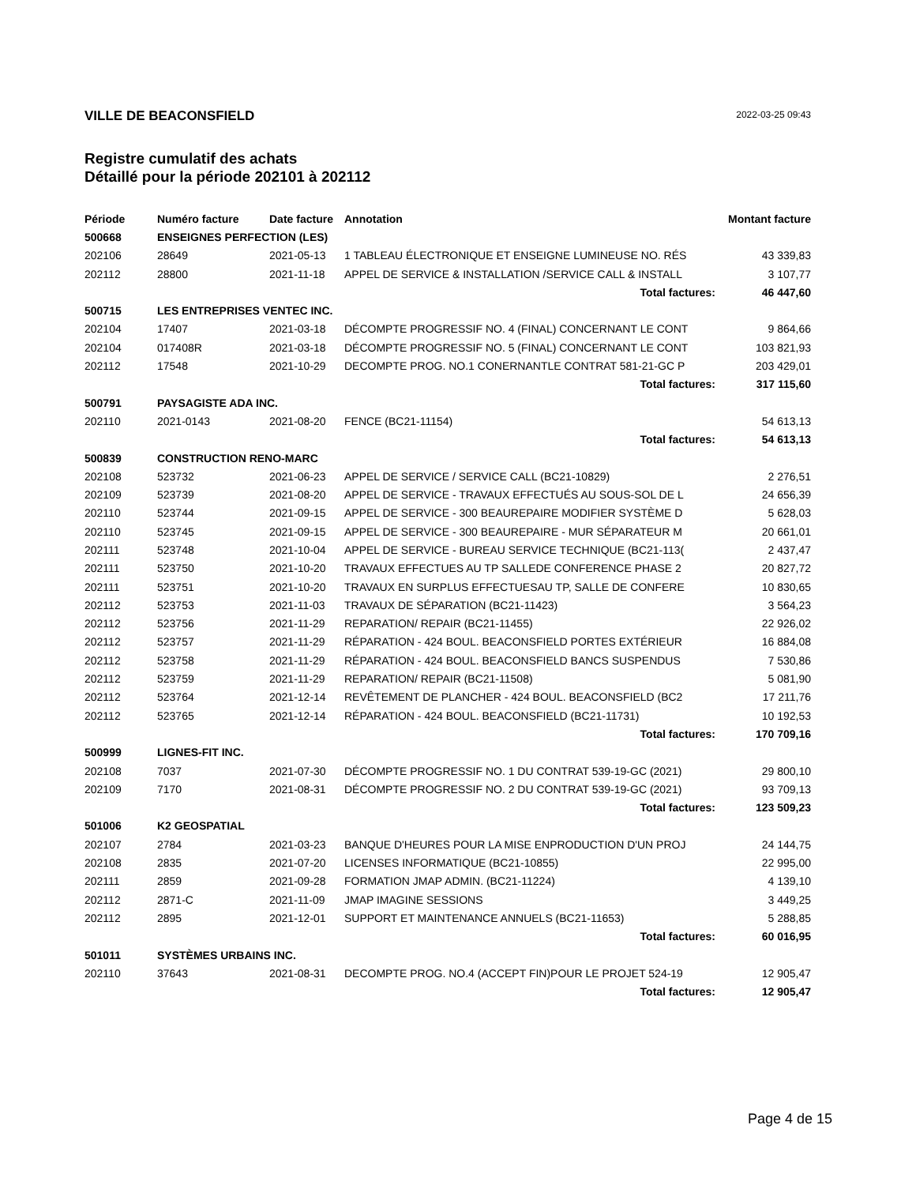VILLE DE BEACONSFIELD
2022-03-25 09:43
Registre cumulatif des achats
Détaillé pour la période 202101 à 202112
| Période | Numéro facture | Date facture | Annotation | Montant facture |
| --- | --- | --- | --- | --- |
| 500668 | ENSEIGNES PERFECTION (LES) | | | |
| 202106 | 28649 | 2021-05-13 | 1 TABLEAU ÉLECTRONIQUE ET ENSEIGNE LUMINEUSE NO. RÉS | 43 339,83 |
| 202112 | 28800 | 2021-11-18 | APPEL DE SERVICE & INSTALLATION /SERVICE CALL & INSTALL | 3 107,77 |
| | | | Total factures: | 46 447,60 |
| 500715 | LES ENTREPRISES VENTEC INC. | | | |
| 202104 | 17407 | 2021-03-18 | DÉCOMPTE PROGRESSIF NO. 4 (FINAL) CONCERNANT LE CONT | 9 864,66 |
| 202104 | 017408R | 2021-03-18 | DÉCOMPTE PROGRESSIF NO. 5 (FINAL) CONCERNANT LE CONT | 103 821,93 |
| 202112 | 17548 | 2021-10-29 | DECOMPTE PROG. NO.1 CONERNANTLE CONTRAT 581-21-GC P | 203 429,01 |
| | | | Total factures: | 317 115,60 |
| 500791 | PAYSAGISTE ADA INC. | | | |
| 202110 | 2021-0143 | 2021-08-20 | FENCE (BC21-11154) | 54 613,13 |
| | | | Total factures: | 54 613,13 |
| 500839 | CONSTRUCTION RENO-MARC | | | |
| 202108 | 523732 | 2021-06-23 | APPEL DE SERVICE / SERVICE CALL (BC21-10829) | 2 276,51 |
| 202109 | 523739 | 2021-08-20 | APPEL DE SERVICE - TRAVAUX EFFECTUÉS AU SOUS-SOL DE L | 24 656,39 |
| 202110 | 523744 | 2021-09-15 | APPEL DE SERVICE - 300 BEAUREPAIRE MODIFIER SYSTÈME D | 5 628,03 |
| 202110 | 523745 | 2021-09-15 | APPEL DE SERVICE - 300 BEAUREPAIRE - MUR SÉPARATEUR M | 20 661,01 |
| 202111 | 523748 | 2021-10-04 | APPEL DE SERVICE - BUREAU SERVICE TECHNIQUE (BC21-113( | 2 437,47 |
| 202111 | 523750 | 2021-10-20 | TRAVAUX EFFECTUES AU TP SALLEDE CONFERENCE PHASE 2 | 20 827,72 |
| 202111 | 523751 | 2021-10-20 | TRAVAUX EN SURPLUS EFFECTUESAU TP, SALLE DE CONFERE | 10 830,65 |
| 202112 | 523753 | 2021-11-03 | TRAVAUX DE SÉPARATION (BC21-11423) | 3 564,23 |
| 202112 | 523756 | 2021-11-29 | REPARATION/ REPAIR (BC21-11455) | 22 926,02 |
| 202112 | 523757 | 2021-11-29 | RÉPARATION - 424 BOUL. BEACONSFIELD PORTES EXTÉRIEUR | 16 884,08 |
| 202112 | 523758 | 2021-11-29 | RÉPARATION - 424 BOUL. BEACONSFIELD BANCS SUSPENDUS | 7 530,86 |
| 202112 | 523759 | 2021-11-29 | REPARATION/ REPAIR (BC21-11508) | 5 081,90 |
| 202112 | 523764 | 2021-12-14 | REVÊTEMENT DE PLANCHER - 424 BOUL. BEACONSFIELD (BC2 | 17 211,76 |
| 202112 | 523765 | 2021-12-14 | RÉPARATION - 424 BOUL. BEACONSFIELD (BC21-11731) | 10 192,53 |
| | | | Total factures: | 170 709,16 |
| 500999 | LIGNES-FIT INC. | | | |
| 202108 | 7037 | 2021-07-30 | DÉCOMPTE PROGRESSIF NO. 1 DU CONTRAT 539-19-GC (2021) | 29 800,10 |
| 202109 | 7170 | 2021-08-31 | DÉCOMPTE PROGRESSIF NO. 2 DU CONTRAT 539-19-GC (2021) | 93 709,13 |
| | | | Total factures: | 123 509,23 |
| 501006 | K2 GEOSPATIAL | | | |
| 202107 | 2784 | 2021-03-23 | BANQUE D'HEURES POUR LA MISE ENPRODUCTION D'UN PROJ | 24 144,75 |
| 202108 | 2835 | 2021-07-20 | LICENSES INFORMATIQUE (BC21-10855) | 22 995,00 |
| 202111 | 2859 | 2021-09-28 | FORMATION JMAP ADMIN. (BC21-11224) | 4 139,10 |
| 202112 | 2871-C | 2021-11-09 | JMAP IMAGINE SESSIONS | 3 449,25 |
| 202112 | 2895 | 2021-12-01 | SUPPORT ET MAINTENANCE ANNUELS (BC21-11653) | 5 288,85 |
| | | | Total factures: | 60 016,95 |
| 501011 | SYSTÈMES URBAINS INC. | | | |
| 202110 | 37643 | 2021-08-31 | DECOMPTE PROG. NO.4 (ACCEPT FIN)POUR LE PROJET 524-19 | 12 905,47 |
| | | | Total factures: | 12 905,47 |
Page 4 de 15